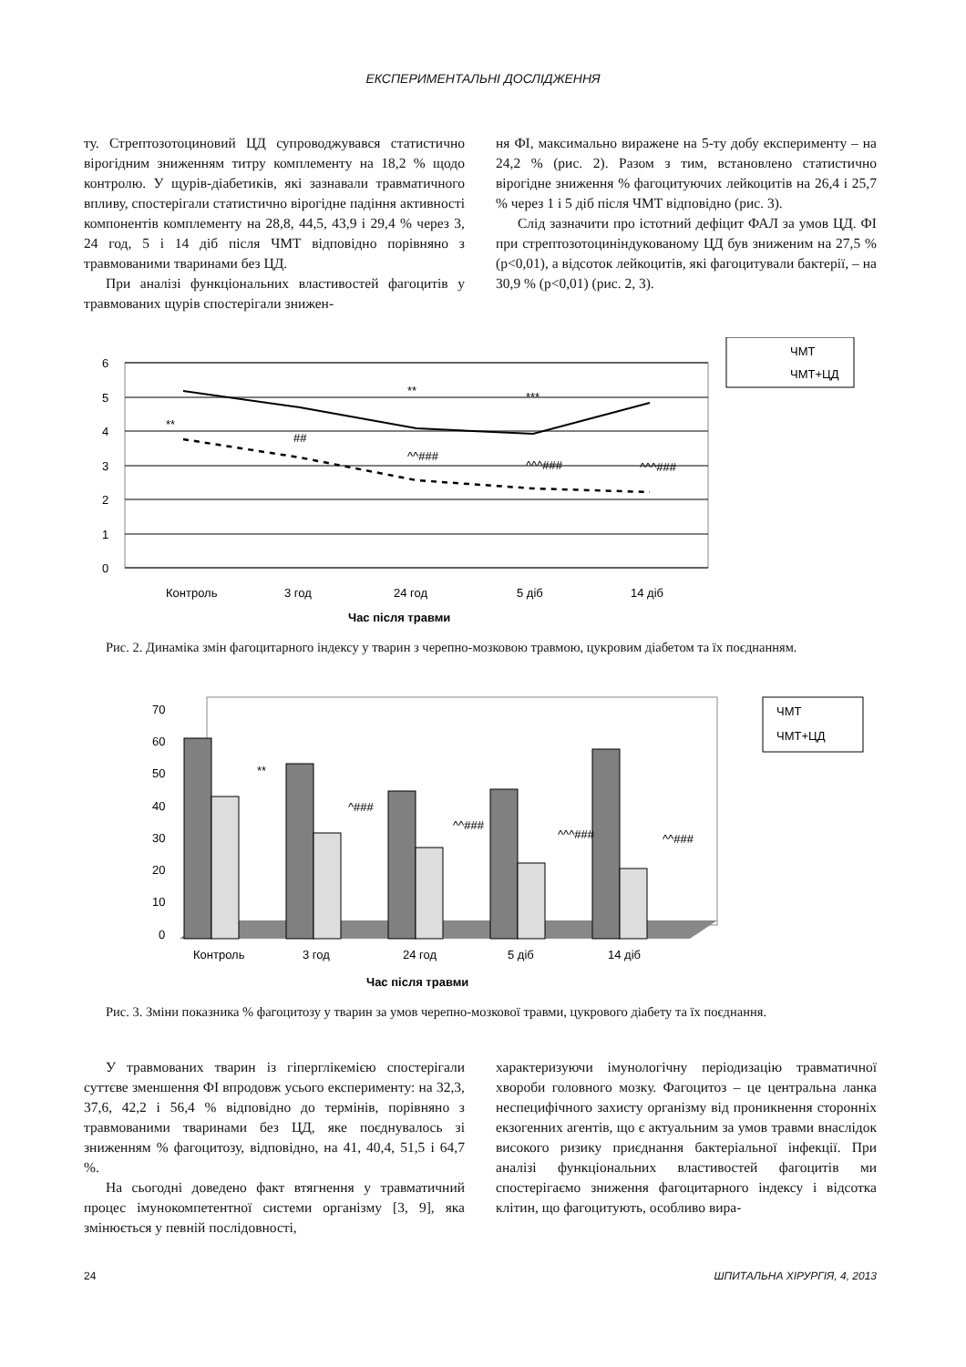ЕКСПЕРИМЕНТАЛЬНІ ДОСЛІДЖЕННЯ
ту. Стрептозотоциновий ЦД супроводжувався статистично вірогідним зниженням титру комплементу на 18,2 % щодо контролю. У щурів-діабетиків, які зазнавали травматичного впливу, спостерігали статистично вірогідне падіння активності компонентів комплементу на 28,8, 44,5, 43,9 і 29,4 % через 3, 24 год, 5 і 14 діб після ЧМТ відповідно порівняно з травмованими тваринами без ЦД.
При аналізі функціональних властивостей фагоцитів у травмованих щурів спостерігали знижен-
ня ФІ, максимально виражене на 5-ту добу експерименту – на 24,2 % (рис. 2). Разом з тим, встановлено статистично вірогідне зниження % фагоцитуючих лейкоцитів на 26,4 і 25,7 % через 1 і 5 діб після ЧМТ відповідно (рис. 3).
Слід зазначити про істотний дефіцит ФАЛ за умов ЦД. ФІ при стрептозотоциніндукованому ЦД був зниженим на 27,5 % (p<0,01), а відсоток лейкоцитів, які фагоцитували бактерії, – на 30,9 % (p<0,01) (рис. 2, 3).
6
5
4
3
2
1
0
Контроль
3 год
24 год
5 діб
14 діб
Час після травми
**
##
**
^^###
***
^^^###
^^^###
ЧМТ
ЧМТ+ЦД
Рис. 2. Динаміка змін фагоцитарного індексу у тварин з черепно-мозковою травмою, цукровим діабетом та їх поєднанням.
70
60
50
40
30
20
10
0
Контроль
3 год
24 год
5 діб
14 діб
Час після травми
**
^###
^^###
^^^###
^^###
ЧМТ
ЧМТ+ЦД
Рис. 3. Зміни показника % фагоцитозу у тварин за умов черепно-мозкової травми, цукрового діабету та їх поєднання.
У травмованих тварин із гіперглікемією спостерігали суттєве зменшення ФІ впродовж усього експерименту: на 32,3, 37,6, 42,2 і 56,4 % відповідно до термінів, порівняно з травмованими тваринами без ЦД, яке поєднувалось зі зниженням % фагоцитозу, відповідно, на 41, 40,4, 51,5 і 64,7 %.
На сьогодні доведено факт втягнення у травматичний процес імунокомпетентної системи організму [3, 9], яка змінюється у певній послідовності,
характеризуючи імунологічну періодизацію травматичної хвороби головного мозку. Фагоцитоз – це центральна ланка неспецифічного захисту організму від проникнення сторонніх екзогенних агентів, що є актуальним за умов травми внаслідок високого ризику приєднання бактеріальної інфекції. При аналізі функціональних властивостей фагоцитів ми спостерігаємо зниження фагоцитарного індексу і відсотка клітин, що фагоцитують, особливо вира-
24 ШПИТАЛЬНА ХІРУРГІЯ, 4, 2013